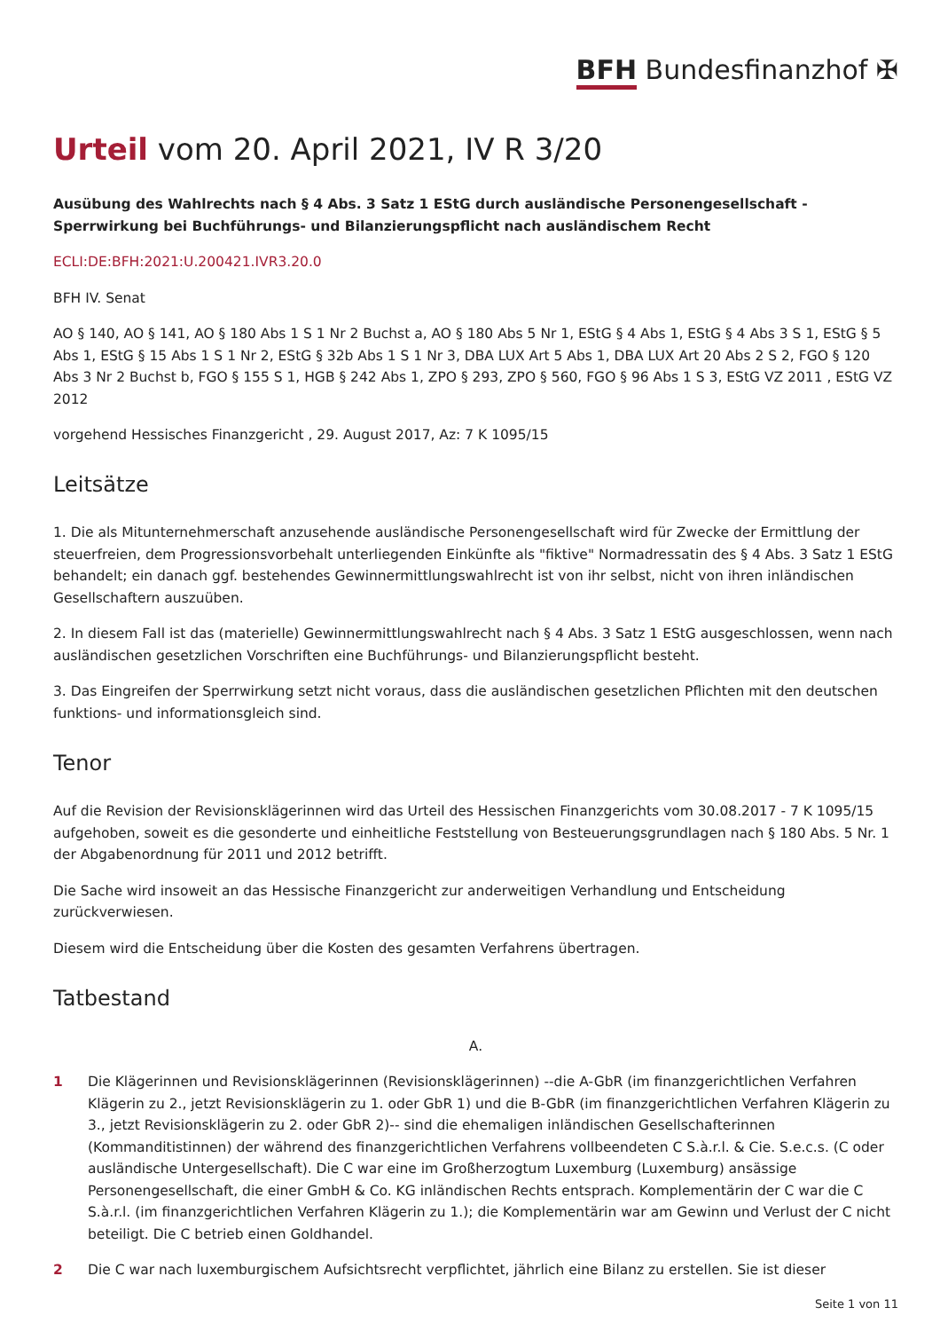BFH Bundesfinanzhof ✠
Urteil vom 20. April 2021, IV R 3/20
Ausübung des Wahlrechts nach § 4 Abs. 3 Satz 1 EStG durch ausländische Personengesellschaft - Sperrwirkung bei Buchführungs- und Bilanzierungspflicht nach ausländischem Recht
ECLI:DE:BFH:2021:U.200421.IVR3.20.0
BFH IV. Senat
AO § 140, AO § 141, AO § 180 Abs 1 S 1 Nr 2 Buchst a, AO § 180 Abs 5 Nr 1, EStG § 4 Abs 1, EStG § 4 Abs 3 S 1, EStG § 5 Abs 1, EStG § 15 Abs 1 S 1 Nr 2, EStG § 32b Abs 1 S 1 Nr 3, DBA LUX Art 5 Abs 1, DBA LUX Art 20 Abs 2 S 2, FGO § 120 Abs 3 Nr 2 Buchst b, FGO § 155 S 1, HGB § 242 Abs 1, ZPO § 293, ZPO § 560, FGO § 96 Abs 1 S 3, EStG VZ 2011 , EStG VZ 2012
vorgehend Hessisches Finanzgericht , 29. August 2017, Az: 7 K 1095/15
Leitsätze
1. Die als Mitunternehmerschaft anzusehende ausländische Personengesellschaft wird für Zwecke der Ermittlung der steuerfreien, dem Progressionsvorbehalt unterliegenden Einkünfte als "fiktive" Normadressatin des § 4 Abs. 3 Satz 1 EStG behandelt; ein danach ggf. bestehendes Gewinnermittlungswahlrecht ist von ihr selbst, nicht von ihren inländischen Gesellschaftern auszuüben.
2. In diesem Fall ist das (materielle) Gewinnermittlungswahlrecht nach § 4 Abs. 3 Satz 1 EStG ausgeschlossen, wenn nach ausländischen gesetzlichen Vorschriften eine Buchführungs- und Bilanzierungspflicht besteht.
3. Das Eingreifen der Sperrwirkung setzt nicht voraus, dass die ausländischen gesetzlichen Pflichten mit den deutschen funktions- und informationsgleich sind.
Tenor
Auf die Revision der Revisionsklägerinnen wird das Urteil des Hessischen Finanzgerichts vom 30.08.2017 - 7 K 1095/15 aufgehoben, soweit es die gesonderte und einheitliche Feststellung von Besteuerungsgrundlagen nach § 180 Abs. 5 Nr. 1 der Abgabenordnung für 2011 und 2012 betrifft.
Die Sache wird insoweit an das Hessische Finanzgericht zur anderweitigen Verhandlung und Entscheidung zurückverwiesen.
Diesem wird die Entscheidung über die Kosten des gesamten Verfahrens übertragen.
Tatbestand
A.
1 Die Klägerinnen und Revisionsklägerinnen (Revisionsklägerinnen) --die A-GbR (im finanzgerichtlichen Verfahren Klägerin zu 2., jetzt Revisionsklägerin zu 1. oder GbR 1) und die B-GbR (im finanzgerichtlichen Verfahren Klägerin zu 3., jetzt Revisionsklägerin zu 2. oder GbR 2)-- sind die ehemaligen inländischen Gesellschafterinnen (Kommanditistinnen) der während des finanzgerichtlichen Verfahrens vollbeendeten C S.à.r.l. & Cie. S.e.c.s. (C oder ausländische Untergesellschaft). Die C war eine im Großherzogtum Luxemburg (Luxemburg) ansässige Personengesellschaft, die einer GmbH & Co. KG inländischen Rechts entsprach. Komplementärin der C war die C S.à.r.l. (im finanzgerichtlichen Verfahren Klägerin zu 1.); die Komplementärin war am Gewinn und Verlust der C nicht beteiligt. Die C betrieb einen Goldhandel.
2 Die C war nach luxemburgischem Aufsichtsrecht verpflichtet, jährlich eine Bilanz zu erstellen. Sie ist dieser
Seite 1 von 11